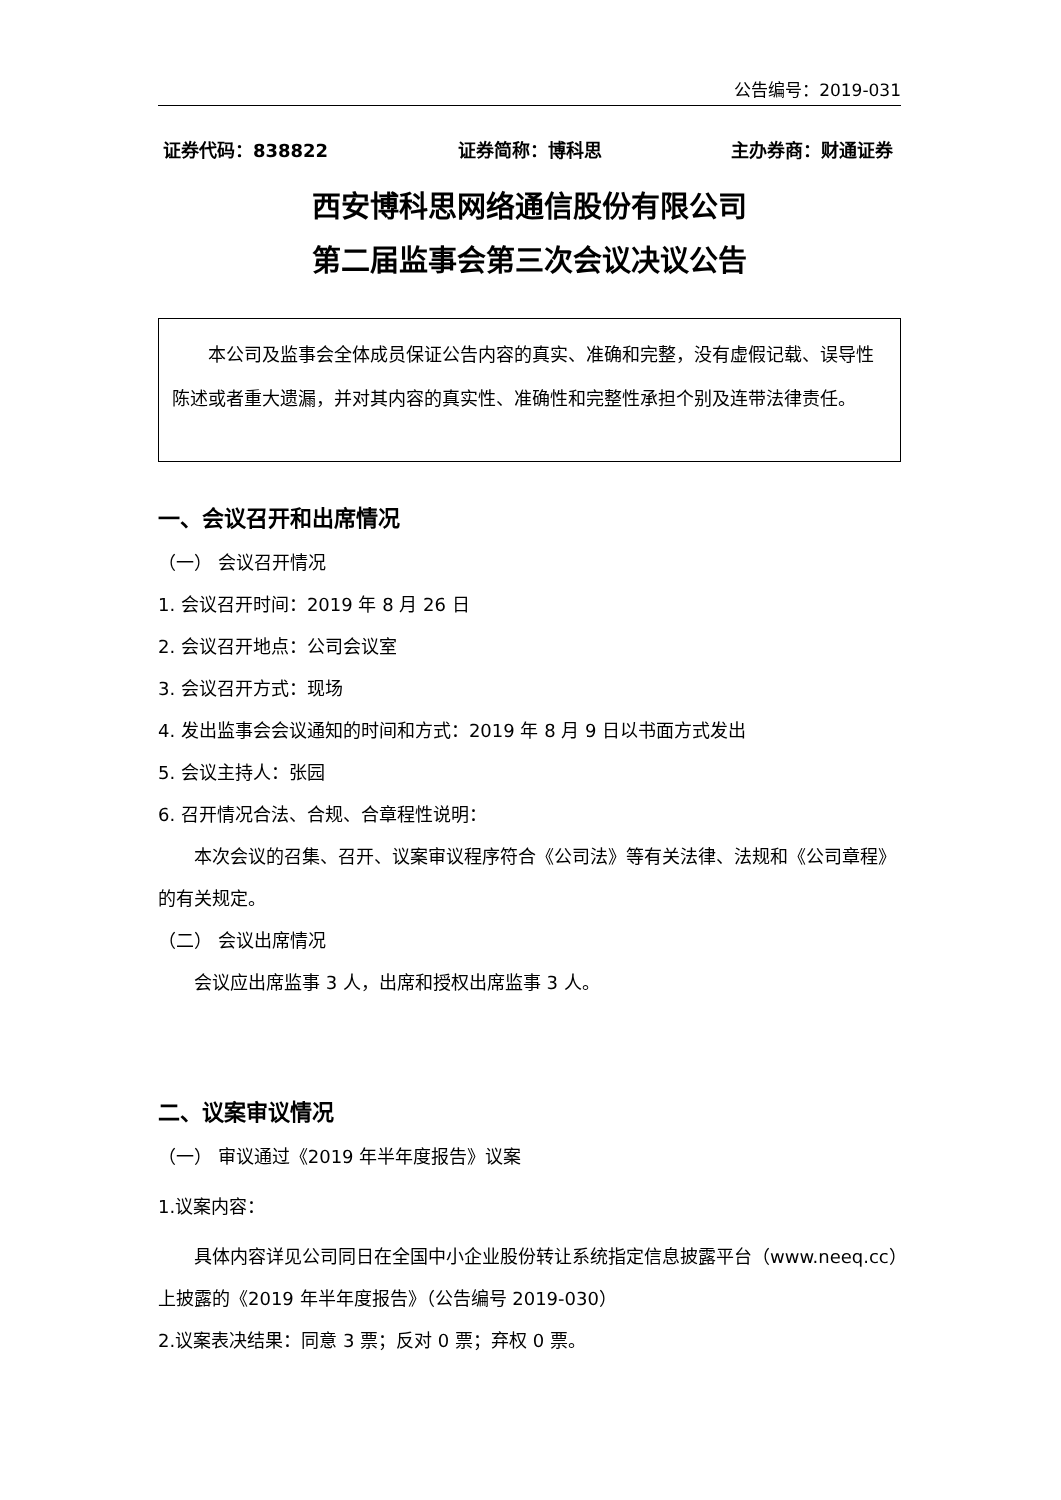公告编号：2019-031
证券代码：838822 证券简称：博科思 主办券商：财通证券
西安博科思网络通信股份有限公司
第二届监事会第三次会议决议公告
本公司及监事会全体成员保证公告内容的真实、准确和完整，没有虚假记载、误导性陈述或者重大遗漏，并对其内容的真实性、准确性和完整性承担个别及连带法律责任。
一、会议召开和出席情况
（一） 会议召开情况
1. 会议召开时间：2019 年 8 月 26 日
2. 会议召开地点：公司会议室
3. 会议召开方式：现场
4. 发出监事会会议通知的时间和方式：2019 年 8 月 9 日以书面方式发出
5. 会议主持人：张园
6. 召开情况合法、合规、合章程性说明：
本次会议的召集、召开、议案审议程序符合《公司法》等有关法律、法规和《公司章程》的有关规定。
（二） 会议出席情况
会议应出席监事 3 人，出席和授权出席监事 3 人。
二、议案审议情况
（一） 审议通过《2019 年半年度报告》议案
1.议案内容：
具体内容详见公司同日在全国中小企业股份转让系统指定信息披露平台（www.neeq.cc）上披露的《2019 年半年度报告》（公告编号 2019-030）
2.议案表决结果：同意 3 票；反对 0 票；弃权 0 票。